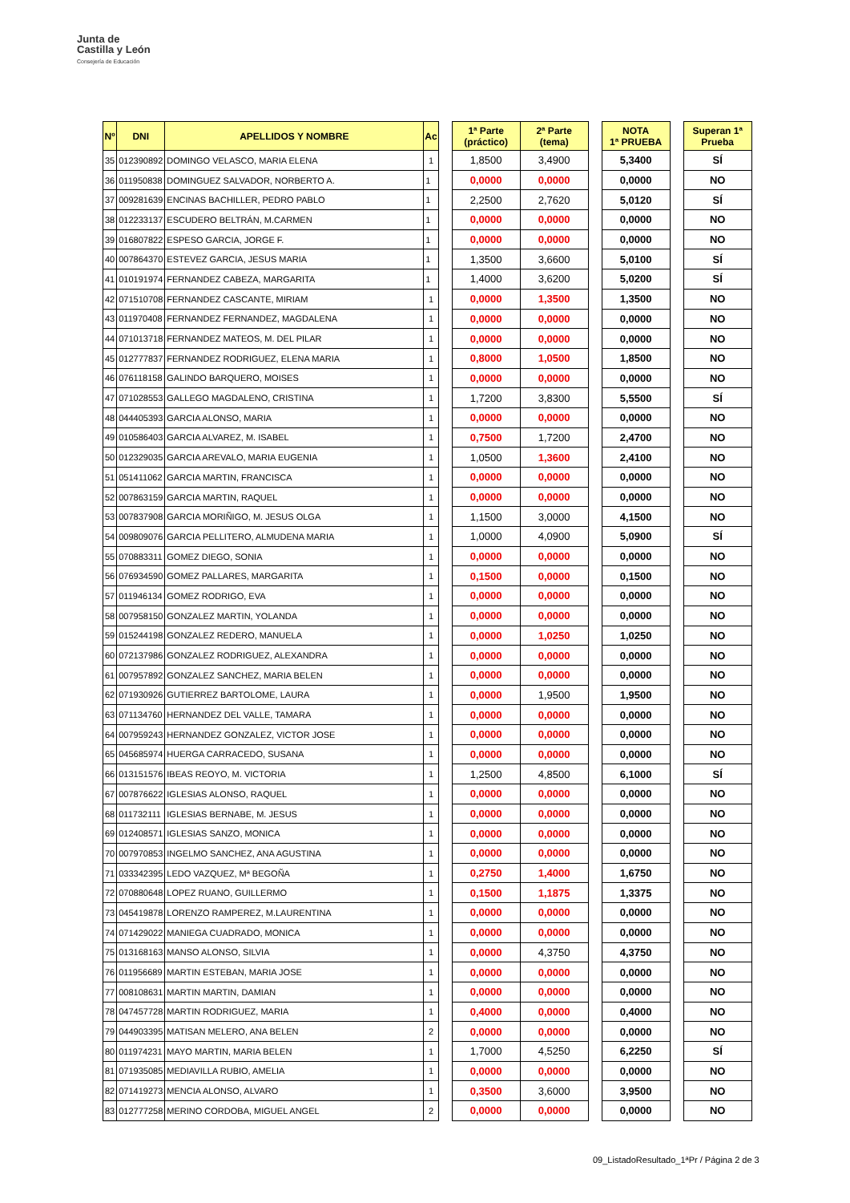Junta de
Castilla y León
Consejería de Educación
| Nº | DNI | APELLIDOS Y NOMBRE | Ac | | 1ª Parte (práctico) | 2ª Parte (tema) | | NOTA 1ª PRUEBA | | Superan 1ª Prueba |
| 35 | 012390892 | DOMINGO VELASCO, MARIA ELENA | 1 | | 1,8500 | 3,4900 | | 5,3400 | | SÍ |
| 36 | 011950838 | DOMINGUEZ SALVADOR, NORBERTO A. | 1 | | 0,0000 | 0,0000 | | 0,0000 | | NO |
| 37 | 009281639 | ENCINAS BACHILLER, PEDRO PABLO | 1 | | 2,2500 | 2,7620 | | 5,0120 | | SÍ |
| 38 | 012233137 | ESCUDERO BELTRÁN, M.CARMEN | 1 | | 0,0000 | 0,0000 | | 0,0000 | | NO |
| 39 | 016807822 | ESPESO GARCIA, JORGE F. | 1 | | 0,0000 | 0,0000 | | 0,0000 | | NO |
| 40 | 007864370 | ESTEVEZ GARCIA, JESUS MARIA | 1 | | 1,3500 | 3,6600 | | 5,0100 | | SÍ |
| 41 | 010191974 | FERNANDEZ CABEZA, MARGARITA | 1 | | 1,4000 | 3,6200 | | 5,0200 | | SÍ |
| 42 | 071510708 | FERNANDEZ CASCANTE, MIRIAM | 1 | | 0,0000 | 1,3500 | | 1,3500 | | NO |
| 43 | 011970408 | FERNANDEZ FERNANDEZ, MAGDALENA | 1 | | 0,0000 | 0,0000 | | 0,0000 | | NO |
| 44 | 071013718 | FERNANDEZ MATEOS, M. DEL PILAR | 1 | | 0,0000 | 0,0000 | | 0,0000 | | NO |
| 45 | 012777837 | FERNANDEZ RODRIGUEZ, ELENA MARIA | 1 | | 0,8000 | 1,0500 | | 1,8500 | | NO |
| 46 | 076118158 | GALINDO BARQUERO, MOISES | 1 | | 0,0000 | 0,0000 | | 0,0000 | | NO |
| 47 | 071028553 | GALLEGO MAGDALENO, CRISTINA | 1 | | 1,7200 | 3,8300 | | 5,5500 | | SÍ |
| 48 | 044405393 | GARCIA ALONSO, MARIA | 1 | | 0,0000 | 0,0000 | | 0,0000 | | NO |
| 49 | 010586403 | GARCIA ALVAREZ, M. ISABEL | 1 | | 0,7500 | 1,7200 | | 2,4700 | | NO |
| 50 | 012329035 | GARCIA AREVALO, MARIA EUGENIA | 1 | | 1,0500 | 1,3600 | | 2,4100 | | NO |
| 51 | 051411062 | GARCIA MARTIN, FRANCISCA | 1 | | 0,0000 | 0,0000 | | 0,0000 | | NO |
| 52 | 007863159 | GARCIA MARTIN, RAQUEL | 1 | | 0,0000 | 0,0000 | | 0,0000 | | NO |
| 53 | 007837908 | GARCIA MORIÑIGO, M. JESUS OLGA | 1 | | 1,1500 | 3,0000 | | 4,1500 | | NO |
| 54 | 009809076 | GARCIA PELLITERO, ALMUDENA MARIA | 1 | | 1,0000 | 4,0900 | | 5,0900 | | SÍ |
| 55 | 070883311 | GOMEZ DIEGO, SONIA | 1 | | 0,0000 | 0,0000 | | 0,0000 | | NO |
| 56 | 076934590 | GOMEZ PALLARES, MARGARITA | 1 | | 0,1500 | 0,0000 | | 0,1500 | | NO |
| 57 | 011946134 | GOMEZ RODRIGO, EVA | 1 | | 0,0000 | 0,0000 | | 0,0000 | | NO |
| 58 | 007958150 | GONZALEZ MARTIN, YOLANDA | 1 | | 0,0000 | 0,0000 | | 0,0000 | | NO |
| 59 | 015244198 | GONZALEZ REDERO, MANUELA | 1 | | 0,0000 | 1,0250 | | 1,0250 | | NO |
| 60 | 072137986 | GONZALEZ RODRIGUEZ, ALEXANDRA | 1 | | 0,0000 | 0,0000 | | 0,0000 | | NO |
| 61 | 007957892 | GONZALEZ SANCHEZ, MARIA BELEN | 1 | | 0,0000 | 0,0000 | | 0,0000 | | NO |
| 62 | 071930926 | GUTIERREZ BARTOLOME, LAURA | 1 | | 0,0000 | 1,9500 | | 1,9500 | | NO |
| 63 | 071134760 | HERNANDEZ DEL VALLE, TAMARA | 1 | | 0,0000 | 0,0000 | | 0,0000 | | NO |
| 64 | 007959243 | HERNANDEZ GONZALEZ, VICTOR JOSE | 1 | | 0,0000 | 0,0000 | | 0,0000 | | NO |
| 65 | 045685974 | HUERGA CARRACEDO, SUSANA | 1 | | 0,0000 | 0,0000 | | 0,0000 | | NO |
| 66 | 013151576 | IBEAS REOYO, M. VICTORIA | 1 | | 1,2500 | 4,8500 | | 6,1000 | | SÍ |
| 67 | 007876622 | IGLESIAS ALONSO, RAQUEL | 1 | | 0,0000 | 0,0000 | | 0,0000 | | NO |
| 68 | 011732111 | IGLESIAS BERNABE, M. JESUS | 1 | | 0,0000 | 0,0000 | | 0,0000 | | NO |
| 69 | 012408571 | IGLESIAS SANZO, MONICA | 1 | | 0,0000 | 0,0000 | | 0,0000 | | NO |
| 70 | 007970853 | INGELMO SANCHEZ, ANA AGUSTINA | 1 | | 0,0000 | 0,0000 | | 0,0000 | | NO |
| 71 | 033342395 | LEDO VAZQUEZ, Mª BEGOÑA | 1 | | 0,2750 | 1,4000 | | 1,6750 | | NO |
| 72 | 070880648 | LOPEZ RUANO, GUILLERMO | 1 | | 0,1500 | 1,1875 | | 1,3375 | | NO |
| 73 | 045419878 | LORENZO RAMPEREZ, M.LAURENTINA | 1 | | 0,0000 | 0,0000 | | 0,0000 | | NO |
| 74 | 071429022 | MANIEGA CUADRADO, MONICA | 1 | | 0,0000 | 0,0000 | | 0,0000 | | NO |
| 75 | 013168163 | MANSO ALONSO, SILVIA | 1 | | 0,0000 | 4,3750 | | 4,3750 | | NO |
| 76 | 011956689 | MARTIN ESTEBAN, MARIA JOSE | 1 | | 0,0000 | 0,0000 | | 0,0000 | | NO |
| 77 | 008108631 | MARTIN MARTIN, DAMIAN | 1 | | 0,0000 | 0,0000 | | 0,0000 | | NO |
| 78 | 047457728 | MARTIN RODRIGUEZ, MARIA | 1 | | 0,4000 | 0,0000 | | 0,4000 | | NO |
| 79 | 044903395 | MATISAN MELERO, ANA BELEN | 2 | | 0,0000 | 0,0000 | | 0,0000 | | NO |
| 80 | 011974231 | MAYO MARTIN, MARIA BELEN | 1 | | 1,7000 | 4,5250 | | 6,2250 | | SÍ |
| 81 | 071935085 | MEDIAVILLA RUBIO, AMELIA | 1 | | 0,0000 | 0,0000 | | 0,0000 | | NO |
| 82 | 071419273 | MENCIA ALONSO, ALVARO | 1 | | 0,3500 | 3,6000 | | 3,9500 | | NO |
| 83 | 012777258 | MERINO CORDOBA, MIGUEL ANGEL | 2 | | 0,0000 | 0,0000 | | 0,0000 | | NO |
09_ListadoResultado_1ªPr / Página 2 de 3